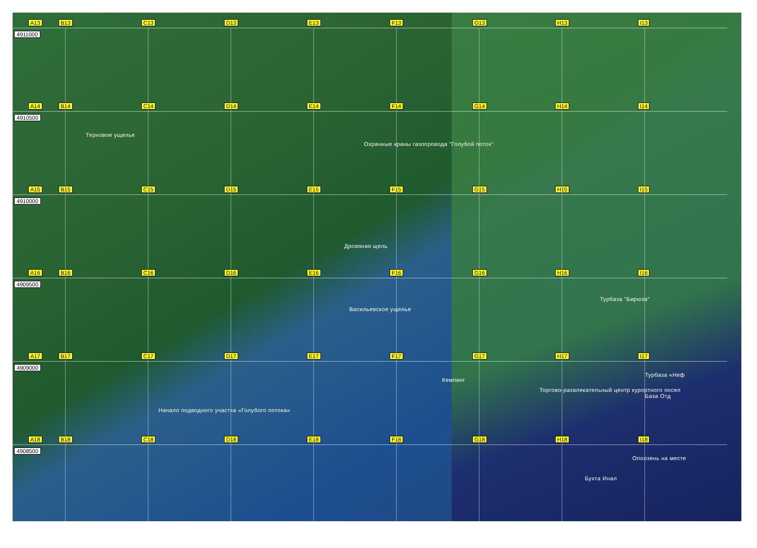A13 4911000
B13
C13
D13
E13
F13
G13
H13
I13
A14 4910500
B14
Терновое ущелье
C14
D14
E14
F14
Охранные краны газопровода "Голубой поток"
G14
H14
I14
A15 4910000
B15
C15
D15
E15
Дровяная щель
F15
G15
H15
I15
A16 4909500
B16
C16
D16
E16
Васильевское ущелье
F16
G16
H16
Турбаза "Бирюза"
I16
A17 4909000
B17
C17
Начало подводного участка «Голубого потока»
D17
E17
F17
Кемпинг
G17
H17
Торгово-развлекательный центр курортного посел
I17
Турбаза «Неф
База Отд
A18 4908500
B18
C18
D18
E18
F18
G18
H18
Бухта Инал
I18
Оползень на месте